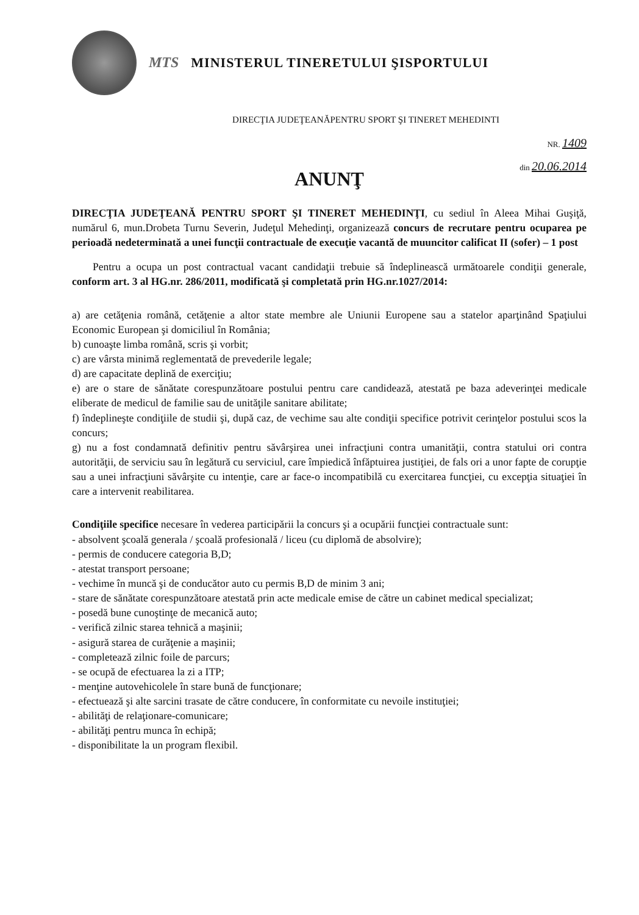MTS
MINISTERUL TINERETULUI ŞISPORTULUI
DIRECŢIA JUDEŢEANĂPENTRU SPORT ŞI TINERET MEHEDINTI
NR. 1409
din 20.06.2014
ANUNŢ
DIRECŢIA JUDEŢEANĂ PENTRU SPORT ŞI TINERET MEHEDINŢI, cu sediul în Aleea Mihai Guşiţă, numărul 6, mun.Drobeta Turnu Severin, Judeţul Mehedinţi, organizează concurs de recrutare pentru ocuparea pe perioadă nedeterminată a unei funcţii contractuale de execuţie vacantă de muuncitor calificat II (sofer) – 1 post
Pentru a ocupa un post contractual vacant candidaţii trebuie să îndeplinească următoarele condiţii generale, conform art. 3 al HG.nr. 286/2011, modificată şi completată prin HG.nr.1027/2014:
a) are cetăţenia română, cetăţenie a altor state membre ale Uniunii Europene sau a statelor aparţinând Spaţiului Economic European şi domiciliul în România;
b) cunoaşte limba română, scris şi vorbit;
c) are vârsta minimă reglementată de prevederile legale;
d) are capacitate deplină de exerciţiu;
e) are o stare de sănătate corespunzătoare postului pentru care candidează, atestată pe baza adeverinţei medicale eliberate de medicul de familie sau de unităţile sanitare abilitate;
f) îndeplineşte condiţiile de studii şi, după caz, de vechime sau alte condiţii specifice potrivit cerinţelor postului scos la concurs;
g) nu a fost condamnată definitiv pentru săvârşirea unei infracţiuni contra umanităţii, contra statului ori contra autorităţii, de serviciu sau în legătură cu serviciul, care împiedică înfăptuirea justiţiei, de fals ori a unor fapte de corupţie sau a unei infracţiuni săvârşite cu intenţie, care ar face-o incompatibilă cu exercitarea funcţiei, cu excepţia situaţiei în care a intervenit reabilitarea.
Condiţiile specifice necesare în vederea participării la concurs şi a ocupării funcţiei contractuale sunt:
- absolvent şcoală generala / şcoală profesională / liceu (cu diplomă de absolvire);
- permis de conducere categoria B,D;
- atestat transport persoane;
- vechime în muncă şi de conducător auto cu permis B,D de minim 3 ani;
- stare de sănătate corespunzătoare atestată prin acte medicale emise de către un cabinet medical specializat;
- posedă bune cunoştinţe de mecanică auto;
- verifică zilnic starea tehnică a maşinii;
- asigură starea de curăţenie a maşinii;
- completează zilnic foile de parcurs;
- se ocupă de efectuarea la zi a ITP;
- menţine autovehicolele în stare bună de funcţionare;
- efectuează şi alte sarcini trasate de către conducere, în conformitate cu nevoile instituţiei;
- abilităţi de relaţionare-comunicare;
- abilităţi pentru munca în echipă;
- disponibilitate la un program flexibil.